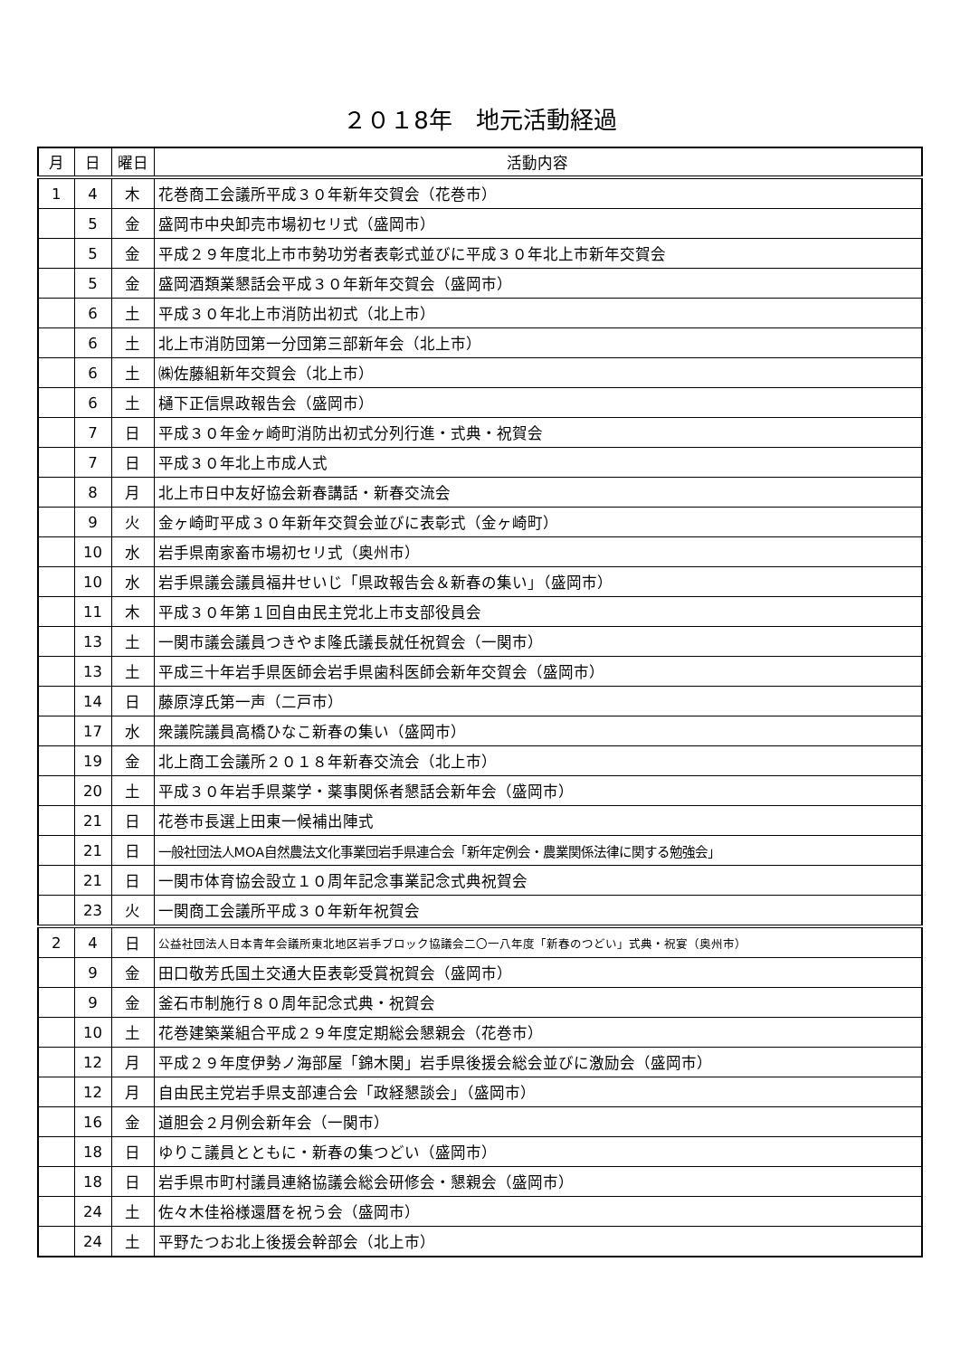２０１8年　地元活動経過
| 月 | 日 | 曜日 | 活動内容 |
| --- | --- | --- | --- |
| 1 | 4 | 木 | 花巻商工会議所平成３０年新年交賀会（花巻市） |
| | 5 | 金 | 盛岡市中央卸売市場初セリ式（盛岡市） |
| | 5 | 金 | 平成２９年度北上市市勢功労者表彰式並びに平成３０年北上市新年交賀会 |
| | 5 | 金 | 盛岡酒類業懇話会平成３０年新年交賀会（盛岡市） |
| | 6 | 土 | 平成３０年北上市消防出初式（北上市） |
| | 6 | 土 | 北上市消防団第一分団第三部新年会（北上市） |
| | 6 | 土 | ㈱佐藤組新年交賀会（北上市） |
| | 6 | 土 | 樋下正信県政報告会（盛岡市） |
| | 7 | 日 | 平成３０年金ヶ崎町消防出初式分列行進・式典・祝賀会 |
| | 7 | 日 | 平成３０年北上市成人式 |
| | 8 | 月 | 北上市日中友好協会新春講話・新春交流会 |
| | 9 | 火 | 金ヶ崎町平成３０年新年交賀会並びに表彰式（金ヶ崎町） |
| | 10 | 水 | 岩手県南家畜市場初セリ式（奥州市） |
| | 10 | 水 | 岩手県議会議員福井せいじ「県政報告会＆新春の集い」（盛岡市） |
| | 11 | 木 | 平成３０年第１回自由民主党北上市支部役員会 |
| | 13 | 土 | 一関市議会議員つきやま隆氏議長就任祝賀会（一関市） |
| | 13 | 土 | 平成三十年岩手県医師会岩手県歯科医師会新年交賀会（盛岡市） |
| | 14 | 日 | 藤原淳氏第一声（二戸市） |
| | 17 | 水 | 衆議院議員高橋ひなこ新春の集い（盛岡市） |
| | 19 | 金 | 北上商工会議所２０１８年新春交流会（北上市） |
| | 20 | 土 | 平成３０年岩手県薬学・薬事関係者懇話会新年会（盛岡市） |
| | 21 | 日 | 花巻市長選上田東一候補出陣式 |
| | 21 | 日 | 一般社団法人MOA自然農法文化事業団岩手県連合会「新年定例会・農業関係法律に関する勉強会」 |
| | 21 | 日 | 一関市体育協会設立１０周年記念事業記念式典祝賀会 |
| | 23 | 火 | 一関商工会議所平成３０年新年祝賀会 |
| 2 | 4 | 日 | 公益社団法人日本青年会議所東北地区岩手ブロック協議会二〇一八年度「新春のつどい」式典・祝宴（奥州市） |
| | 9 | 金 | 田口敬芳氏国土交通大臣表彰受賞祝賀会（盛岡市） |
| | 9 | 金 | 釜石市制施行８０周年記念式典・祝賀会 |
| | 10 | 土 | 花巻建築業組合平成２９年度定期総会懇親会（花巻市） |
| | 12 | 月 | 平成２９年度伊勢ノ海部屋「錦木関」岩手県後援会総会並びに激励会（盛岡市） |
| | 12 | 月 | 自由民主党岩手県支部連合会「政経懇談会」（盛岡市） |
| | 16 | 金 | 道胆会２月例会新年会（一関市） |
| | 18 | 日 | ゆりこ議員とともに・新春の集つどい（盛岡市） |
| | 18 | 日 | 岩手県市町村議員連絡協議会総会研修会・懇親会（盛岡市） |
| | 24 | 土 | 佐々木佳裕様還暦を祝う会（盛岡市） |
| | 24 | 土 | 平野たつお北上後援会幹部会（北上市） |